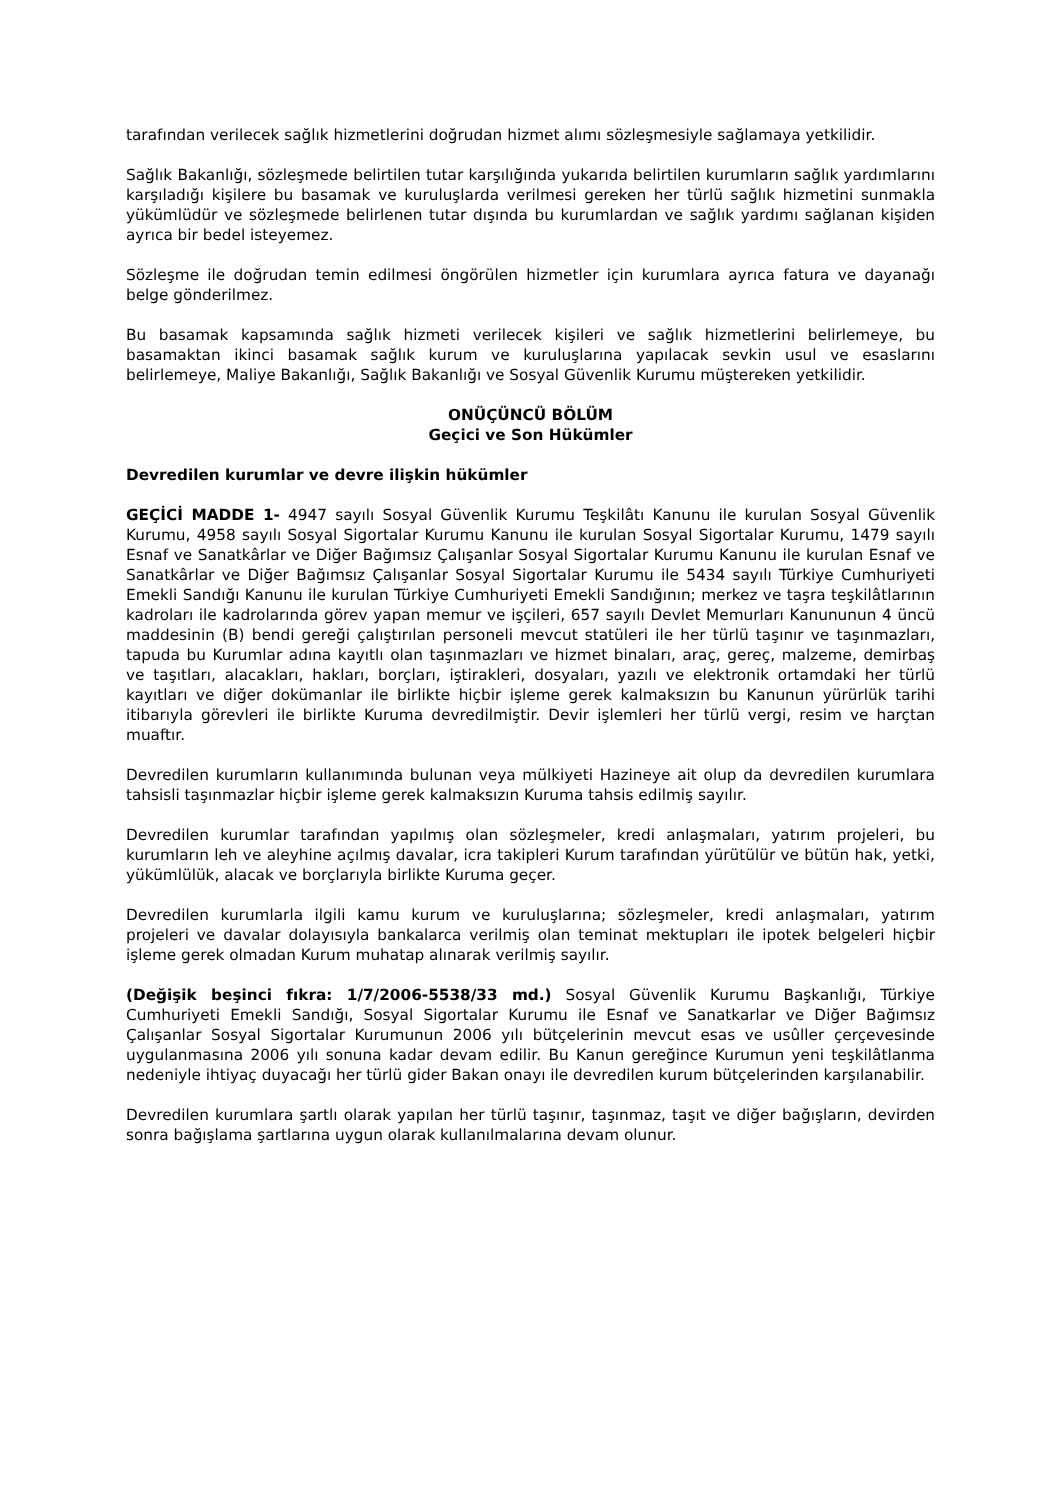tarafından verilecek sağlık hizmetlerini doğrudan hizmet alımı sözleşmesiyle sağlamaya yetkilidir.
Sağlık Bakanlığı, sözleşmede belirtilen tutar karşılığında yukarıda belirtilen kurumların sağlık yardımlarını karşıladığı kişilere bu basamak ve kuruluşlarda verilmesi gereken her türlü sağlık hizmetini sunmakla yükümlüdür ve sözleşmede belirlenen tutar dışında bu kurumlardan ve sağlık yardımı sağlanan kişiden ayrıca bir bedel isteyemez.
Sözleşme ile doğrudan temin edilmesi öngörülen hizmetler için kurumlara ayrıca fatura ve dayanağı belge gönderilmez.
Bu basamak kapsamında sağlık hizmeti verilecek kişileri ve sağlık hizmetlerini belirlemeye, bu basamaktan ikinci basamak sağlık kurum ve kuruluşlarına yapılacak sevkin usul ve esaslarını belirlemeye, Maliye Bakanlığı, Sağlık Bakanlığı ve Sosyal Güvenlik Kurumu müştereken yetkilidir.
ONÜÇÜNCÜ BÖLÜM
Geçici ve Son Hükümler
Devredilen kurumlar ve devre ilişkin hükümler
GEÇİCİ MADDE 1- 4947 sayılı Sosyal Güvenlik Kurumu Teşkilâtı Kanunu ile kurulan Sosyal Güvenlik Kurumu, 4958 sayılı Sosyal Sigortalar Kurumu Kanunu ile kurulan Sosyal Sigortalar Kurumu, 1479 sayılı Esnaf ve Sanatkârlar ve Diğer Bağımsız Çalışanlar Sosyal Sigortalar Kurumu Kanunu ile kurulan Esnaf ve Sanatkârlar ve Diğer Bağımsız Çalışanlar Sosyal Sigortalar Kurumu ile 5434 sayılı Türkiye Cumhuriyeti Emekli Sandığı Kanunu ile kurulan Türkiye Cumhuriyeti Emekli Sandığının; merkez ve taşra teşkilâtlarının kadroları ile kadrolarında görev yapan memur ve işçileri, 657 sayılı Devlet Memurları Kanununun 4 üncü maddesinin (B) bendi gereği çalıştırılan personeli mevcut statüleri ile her türlü taşınır ve taşınmazları, tapuda bu Kurumlar adına kayıtlı olan taşınmazları ve hizmet binaları, araç, gereç, malzeme, demirbaş ve taşıtları, alacakları, hakları, borçları, iştirakleri, dosyaları, yazılı ve elektronik ortamdaki her türlü kayıtları ve diğer dokümanlar ile birlikte hiçbir işleme gerek kalmaksızın bu Kanunun yürürlük tarihi itibarıyla görevleri ile birlikte Kuruma devredilmiştir. Devir işlemleri her türlü vergi, resim ve harçtan muaftır.
Devredilen kurumların kullanımında bulunan veya mülkiyeti Hazineye ait olup da devredilen kurumlara tahsisli taşınmazlar hiçbir işleme gerek kalmaksızın Kuruma tahsis edilmiş sayılır.
Devredilen kurumlar tarafından yapılmış olan sözleşmeler, kredi anlaşmaları, yatırım projeleri, bu kurumların leh ve aleyhine açılmış davalar, icra takipleri Kurum tarafından yürütülür ve bütün hak, yetki, yükümlülük, alacak ve borçlarıyla birlikte Kuruma geçer.
Devredilen kurumlarla ilgili kamu kurum ve kuruluşlarına; sözleşmeler, kredi anlaşmaları, yatırım projeleri ve davalar dolayısıyla bankalarca verilmiş olan teminat mektupları ile ipotek belgeleri hiçbir işleme gerek olmadan Kurum muhatap alınarak verilmiş sayılır.
(Değişik beşinci fıkra: 1/7/2006-5538/33 md.) Sosyal Güvenlik Kurumu Başkanlığı, Türkiye Cumhuriyeti Emekli Sandığı, Sosyal Sigortalar Kurumu ile Esnaf ve Sanatkarlar ve Diğer Bağımsız Çalışanlar Sosyal Sigortalar Kurumunun 2006 yılı bütçelerinin mevcut esas ve usûller çerçevesinde uygulanmasına 2006 yılı sonuna kadar devam edilir. Bu Kanun gereğince Kurumun yeni teşkilâtlanma nedeniyle ihtiyaç duyacağı her türlü gider Bakan onayı ile devredilen kurum bütçelerinden karşılanabilir.
Devredilen kurumlara şartlı olarak yapılan her türlü taşınır, taşınmaz, taşıt ve diğer bağışların, devirden sonra bağışlama şartlarına uygun olarak kullanılmalarına devam olunur.